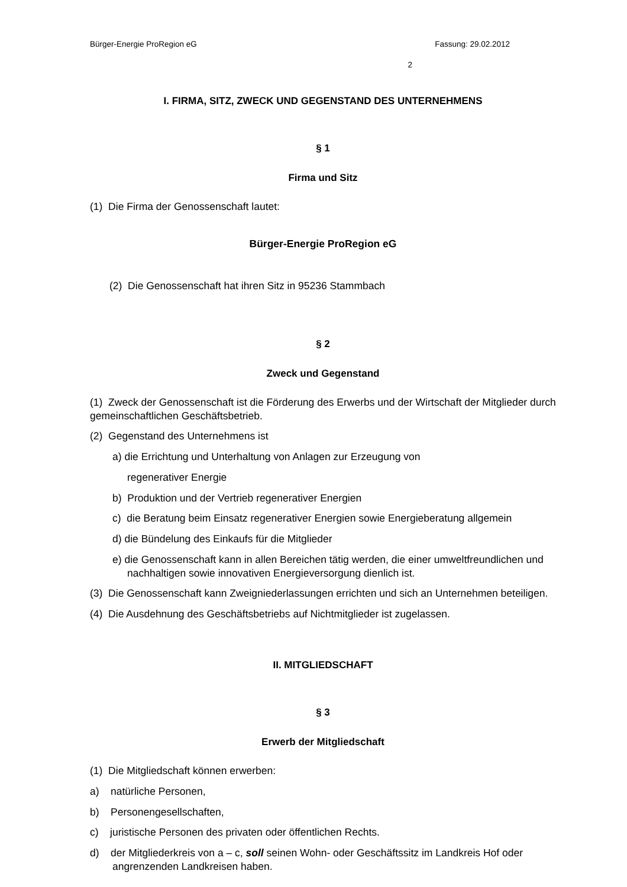Bürger-Energie ProRegion eG Fassung: 29.02.2012
2
I. FIRMA, SITZ, ZWECK UND GEGENSTAND DES UNTERNEHMENS
§ 1
Firma und Sitz
(1) Die Firma der Genossenschaft lautet:
Bürger-Energie ProRegion eG
(2) Die Genossenschaft hat ihren Sitz in 95236 Stammbach
§ 2
Zweck und Gegenstand
(1) Zweck der Genossenschaft ist die Förderung des Erwerbs und der Wirtschaft der Mitglieder durch gemeinschaftlichen Geschäftsbetrieb.
(2) Gegenstand des Unternehmens ist
a) die Errichtung und Unterhaltung von Anlagen zur Erzeugung von
regenerativer Energie
b) Produktion und der Vertrieb regenerativer Energien
c) die Beratung beim Einsatz regenerativer Energien sowie Energieberatung allgemein
d) die Bündelung des Einkaufs für die Mitglieder
e) die Genossenschaft kann in allen Bereichen tätig werden, die einer umweltfreundlichen und nachhaltigen sowie innovativen Energieversorgung dienlich ist.
(3) Die Genossenschaft kann Zweigniederlassungen errichten und sich an Unternehmen beteiligen.
(4) Die Ausdehnung des Geschäftsbetriebs auf Nichtmitglieder ist zugelassen.
II. MITGLIEDSCHAFT
§ 3
Erwerb der Mitgliedschaft
(1) Die Mitgliedschaft können erwerben:
a) natürliche Personen,
b) Personengesellschaften,
c) juristische Personen des privaten oder öffentlichen Rechts.
d) der Mitgliederkreis von a – c, soll seinen Wohn- oder Geschäftssitz im Landkreis Hof oder angrenzenden Landkreisen haben.